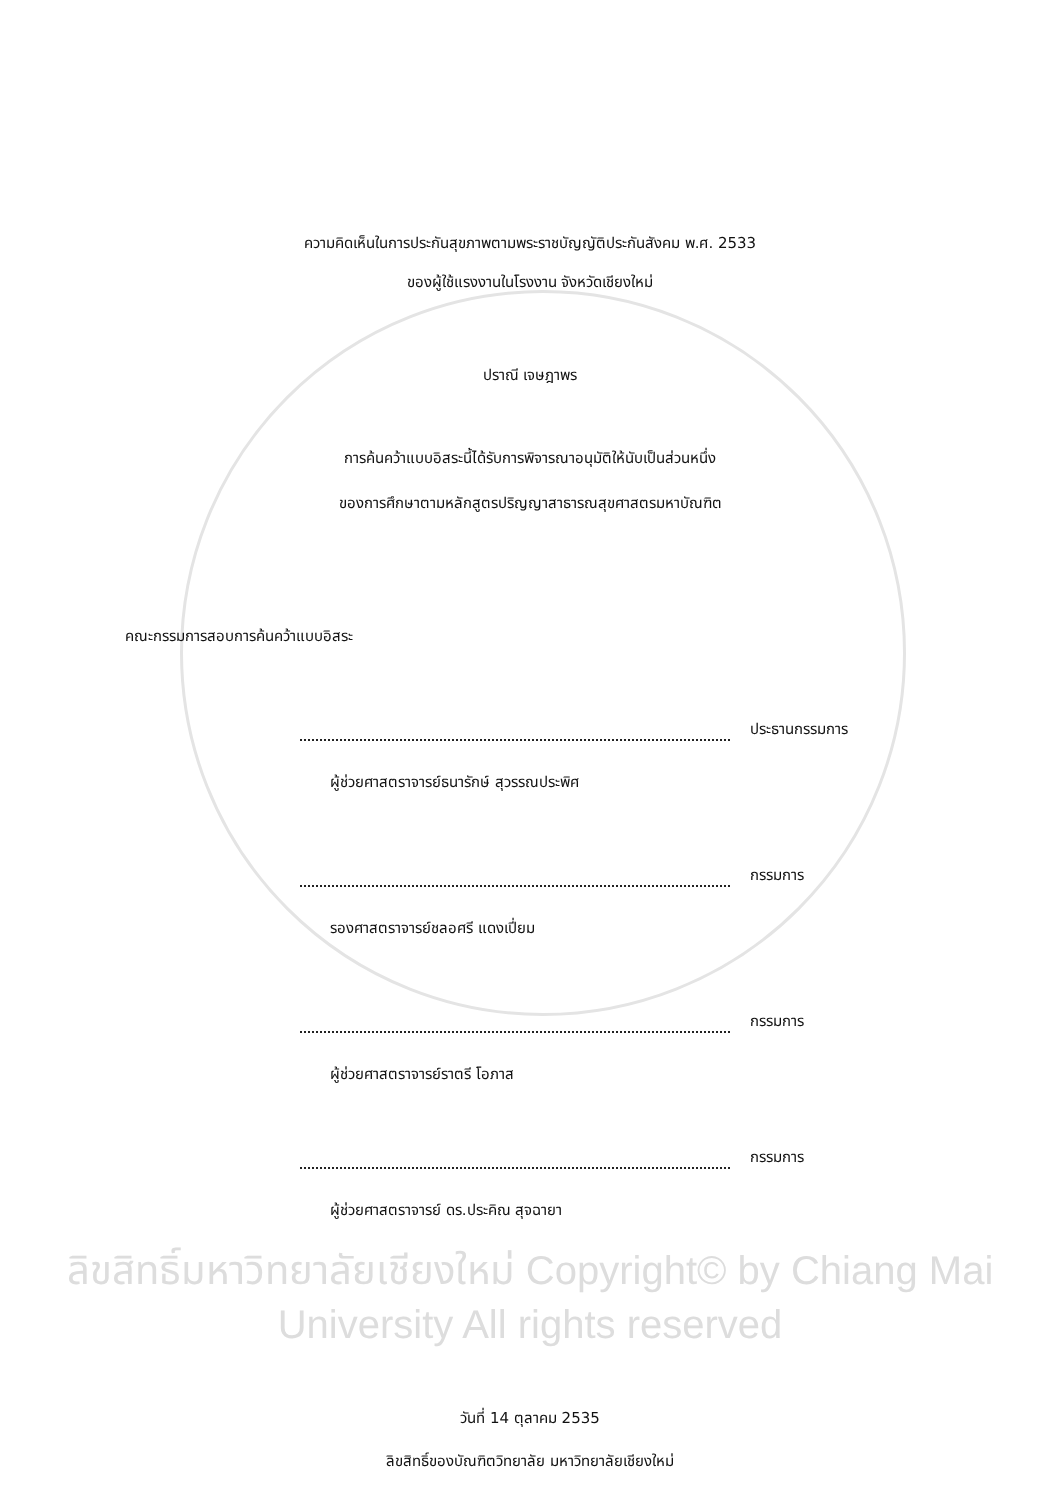ความคิดเห็นในการประกันสุขภาพตามพระราชบัญญัติประกันสังคม พ.ศ. 2533
ของผู้ใช้แรงงานในโรงงาน จังหวัดเชียงใหม่
ปราณี เจษฎาพร
การค้นคว้าแบบอิสระนี้ได้รับการพิจารณาอนุมัติให้นับเป็นส่วนหนึ่ง
ของการศึกษาตามหลักสูตรปริญญาสาธารณสุขศาสตรมหาบัณฑิต
คณะกรรมการสอบการค้นคว้าแบบอิสระ
ประธานกรรมการ
ผู้ช่วยศาสตราจารย์ธนารักษ์ สุวรรณประพิศ
กรรมการ
รองศาสตราจารย์ชลอศรี แดงเปี่ยม
กรรมการ
ผู้ช่วยศาสตราจารย์ราตรี โอภาส
กรรมการ
ผู้ช่วยศาสตราจารย์ ดร.ประคิณ สุจฉายา
ลิขสิทธิ์มหาวิทยาลัยเชียงใหม่ Copyright© by Chiang Mai University All rights reserved
วันที่ 14 ตุลาคม 2535
ลิขสิทธิ์ของบัณฑิตวิทยาลัย มหาวิทยาลัยเชียงใหม่